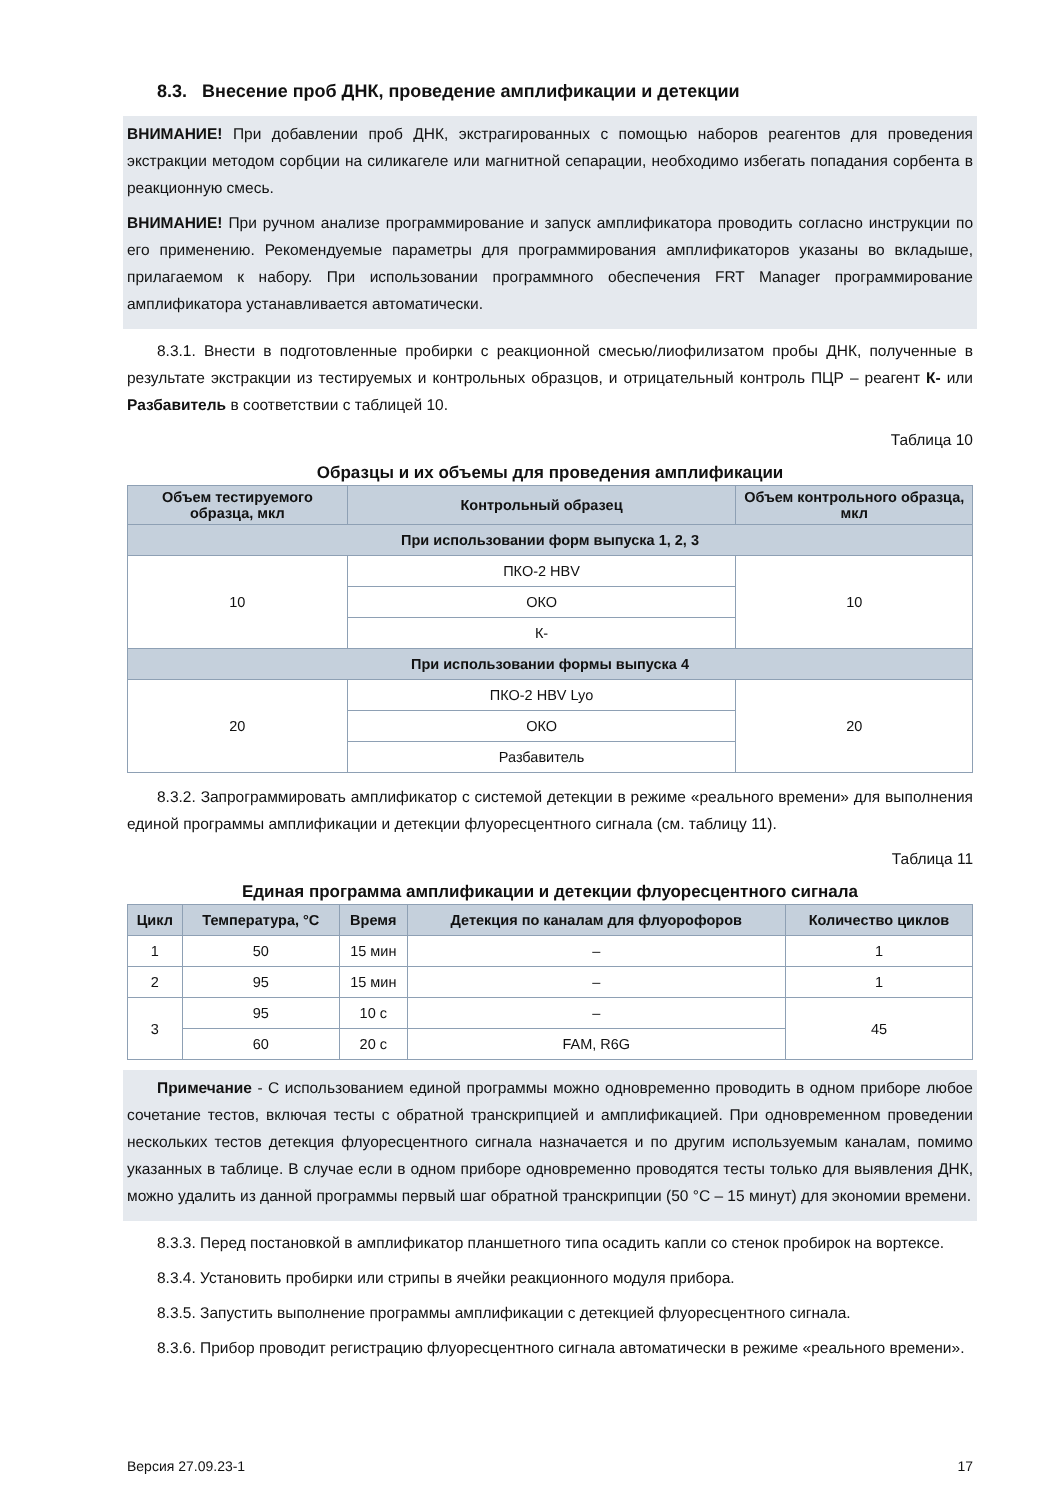8.3. Внесение проб ДНК, проведение амплификации и детекции
ВНИМАНИЕ! При добавлении проб ДНК, экстрагированных с помощью наборов реагентов для проведения экстракции методом сорбции на силикагеле или магнитной сепарации, необходимо избегать попадания сорбента в реакционную смесь.
ВНИМАНИЕ! При ручном анализе программирование и запуск амплификатора проводить согласно инструкции по его применению. Рекомендуемые параметры для программирования амплификаторов указаны во вкладыше, прилагаемом к набору. При использовании программного обеспечения FRT Manager программирование амплификатора устанавливается автоматически.
8.3.1. Внести в подготовленные пробирки с реакционной смесью/лиофилизатом пробы ДНК, полученные в результате экстракции из тестируемых и контрольных образцов, и отрицательный контроль ПЦР – реагент К- или Разбавитель в соответствии с таблицей 10.
Таблица 10
Образцы и их объемы для проведения амплификации
| Объем тестируемого образца, мкл | Контрольный образец | Объем контрольного образца, мкл |
| --- | --- | --- |
| При использовании форм выпуска 1, 2, 3 | | |
| 10 | ПКО-2 HBV | 10 |
| | ОКО | |
| | К- | |
| При использовании формы выпуска 4 | | |
| 20 | ПКО-2 HBV Lyo | 20 |
| | ОКО | |
| | Разбавитель | |
8.3.2. Запрограммировать амплификатор с системой детекции в режиме «реального времени» для выполнения единой программы амплификации и детекции флуоресцентного сигнала (см. таблицу 11).
Таблица 11
Единая программа амплификации и детекции флуоресцентного сигнала
| Цикл | Температура, °С | Время | Детекция по каналам для флуорофоров | Количество циклов |
| --- | --- | --- | --- | --- |
| 1 | 50 | 15 мин | – | 1 |
| 2 | 95 | 15 мин | – | 1 |
| 3 | 95 | 10 с | – | 45 |
| | 60 | 20 с | FAM, R6G | |
Примечание - С использованием единой программы можно одновременно проводить в одном приборе любое сочетание тестов, включая тесты с обратной транскрипцией и амплификацией. При одновременном проведении нескольких тестов детекция флуоресцентного сигнала назначается и по другим используемым каналам, помимо указанных в таблице. В случае если в одном приборе одновременно проводятся тесты только для выявления ДНК, можно удалить из данной программы первый шаг обратной транскрипции (50 °С – 15 минут) для экономии времени.
8.3.3. Перед постановкой в амплификатор планшетного типа осадить капли со стенок пробирок на вортексе.
8.3.4. Установить пробирки или стрипы в ячейки реакционного модуля прибора.
8.3.5. Запустить выполнение программы амплификации с детекцией флуоресцентного сигнала.
8.3.6. Прибор проводит регистрацию флуоресцентного сигнала автоматически в режиме «реального времени».
Версия 27.09.23-1 17